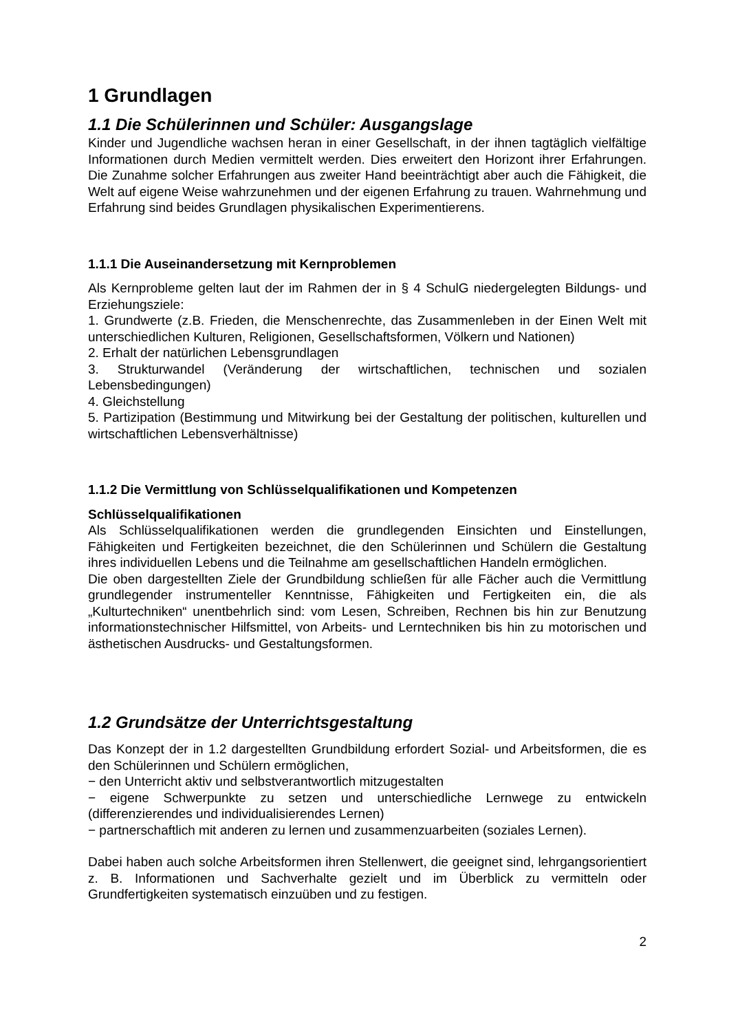1 Grundlagen
1.1 Die Schülerinnen und Schüler: Ausgangslage
Kinder und Jugendliche wachsen heran in einer Gesellschaft, in der ihnen tagtäglich vielfältige Informationen durch Medien vermittelt werden. Dies erweitert den Horizont ihrer Erfahrungen. Die Zunahme solcher Erfahrungen aus zweiter Hand beeinträchtigt aber auch die Fähigkeit, die Welt auf eigene Weise wahrzunehmen und der eigenen Erfahrung zu trauen. Wahrnehmung und Erfahrung sind beides Grundlagen physikalischen Experimentierens.
1.1.1 Die Auseinandersetzung mit Kernproblemen
Als Kernprobleme gelten laut der im Rahmen der in § 4 SchulG niedergelegten Bildungs- und Erziehungsziele:
1. Grundwerte (z.B. Frieden, die Menschenrechte, das Zusammenleben in der Einen Welt mit unterschiedlichen Kulturen, Religionen, Gesellschaftsformen, Völkern und Nationen)
2. Erhalt der natürlichen Lebensgrundlagen
3. Strukturwandel (Veränderung der wirtschaftlichen, technischen und sozialen Lebensbedingungen)
4. Gleichstellung
5. Partizipation (Bestimmung und Mitwirkung bei der Gestaltung der politischen, kulturellen und wirtschaftlichen Lebensverhältnisse)
1.1.2 Die Vermittlung von Schlüsselqualifikationen und Kompetenzen
Schlüsselqualifikationen
Als Schlüsselqualifikationen werden die grundlegenden Einsichten und Einstellungen, Fähigkeiten und Fertigkeiten bezeichnet, die den Schülerinnen und Schülern die Gestaltung ihres individuellen Lebens und die Teilnahme am gesellschaftlichen Handeln ermöglichen.
Die oben dargestellten Ziele der Grundbildung schließen für alle Fächer auch die Vermittlung grundlegender instrumenteller Kenntnisse, Fähigkeiten und Fertigkeiten ein, die als „Kulturtechniken“ unentbehrlich sind: vom Lesen, Schreiben, Rechnen bis hin zur Benutzung informationstechnischer Hilfsmittel, von Arbeits- und Lerntechniken bis hin zu motorischen und ästhetischen Ausdrucks- und Gestaltungsformen.
1.2 Grundsätze der Unterrichtsgestaltung
Das Konzept der in 1.2 dargestellten Grundbildung erfordert Sozial- und Arbeitsformen, die es den Schülerinnen und Schülern ermöglichen,
− den Unterricht aktiv und selbstverantwortlich mitzugestalten
− eigene Schwerpunkte zu setzen und unterschiedliche Lernwege zu entwickeln (differenzierendes und individualisierendes Lernen)
− partnerschaftlich mit anderen zu lernen und zusammenzuarbeiten (soziales Lernen).
Dabei haben auch solche Arbeitsformen ihren Stellenwert, die geeignet sind, lehrgangsorientiert z. B. Informationen und Sachverhalte gezielt und im Überblick zu vermitteln oder Grundfertigkeiten systematisch einzuüben und zu festigen.
2